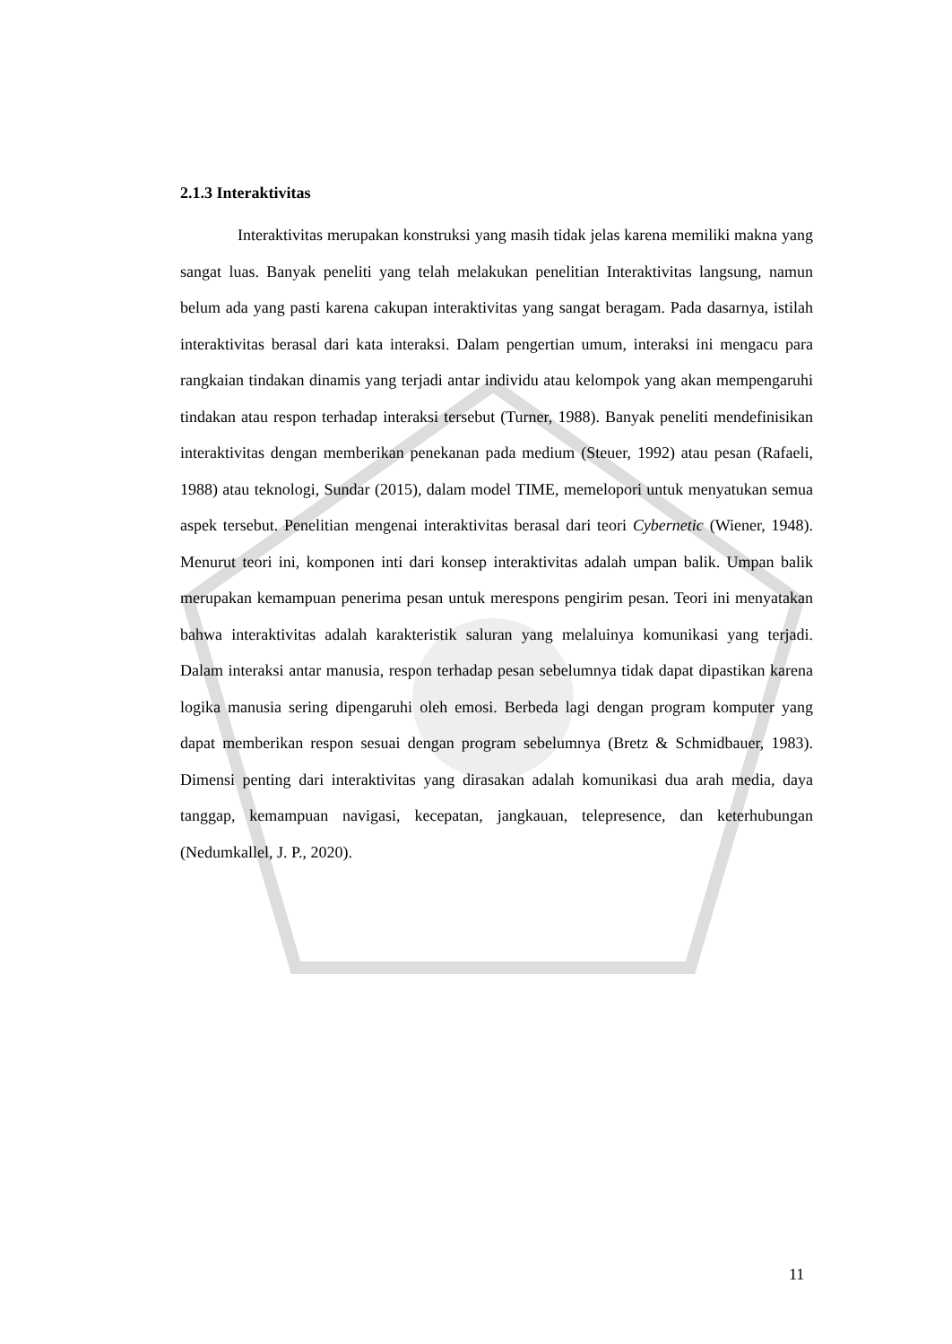2.1.3 Interaktivitas
Interaktivitas merupakan konstruksi yang masih tidak jelas karena memiliki makna yang sangat luas. Banyak peneliti yang telah melakukan penelitian Interaktivitas langsung, namun belum ada yang pasti karena cakupan interaktivitas yang sangat beragam. Pada dasarnya, istilah interaktivitas berasal dari kata interaksi. Dalam pengertian umum, interaksi ini mengacu para rangkaian tindakan dinamis yang terjadi antar individu atau kelompok yang akan mempengaruhi tindakan atau respon terhadap interaksi tersebut (Turner, 1988). Banyak peneliti mendefinisikan interaktivitas dengan memberikan penekanan pada medium (Steuer, 1992) atau pesan (Rafaeli, 1988) atau teknologi, Sundar (2015), dalam model TIME, memelopori untuk menyatukan semua aspek tersebut. Penelitian mengenai interaktivitas berasal dari teori Cybernetic (Wiener, 1948). Menurut teori ini, komponen inti dari konsep interaktivitas adalah umpan balik. Umpan balik merupakan kemampuan penerima pesan untuk merespons pengirim pesan. Teori ini menyatakan bahwa interaktivitas adalah karakteristik saluran yang melaluinya komunikasi yang terjadi. Dalam interaksi antar manusia, respon terhadap pesan sebelumnya tidak dapat dipastikan karena logika manusia sering dipengaruhi oleh emosi. Berbeda lagi dengan program komputer yang dapat memberikan respon sesuai dengan program sebelumnya (Bretz & Schmidbauer, 1983). Dimensi penting dari interaktivitas yang dirasakan adalah komunikasi dua arah media, daya tanggap, kemampuan navigasi, kecepatan, jangkauan, telepresence, dan keterhubungan (Nedumkallel, J. P., 2020).
11